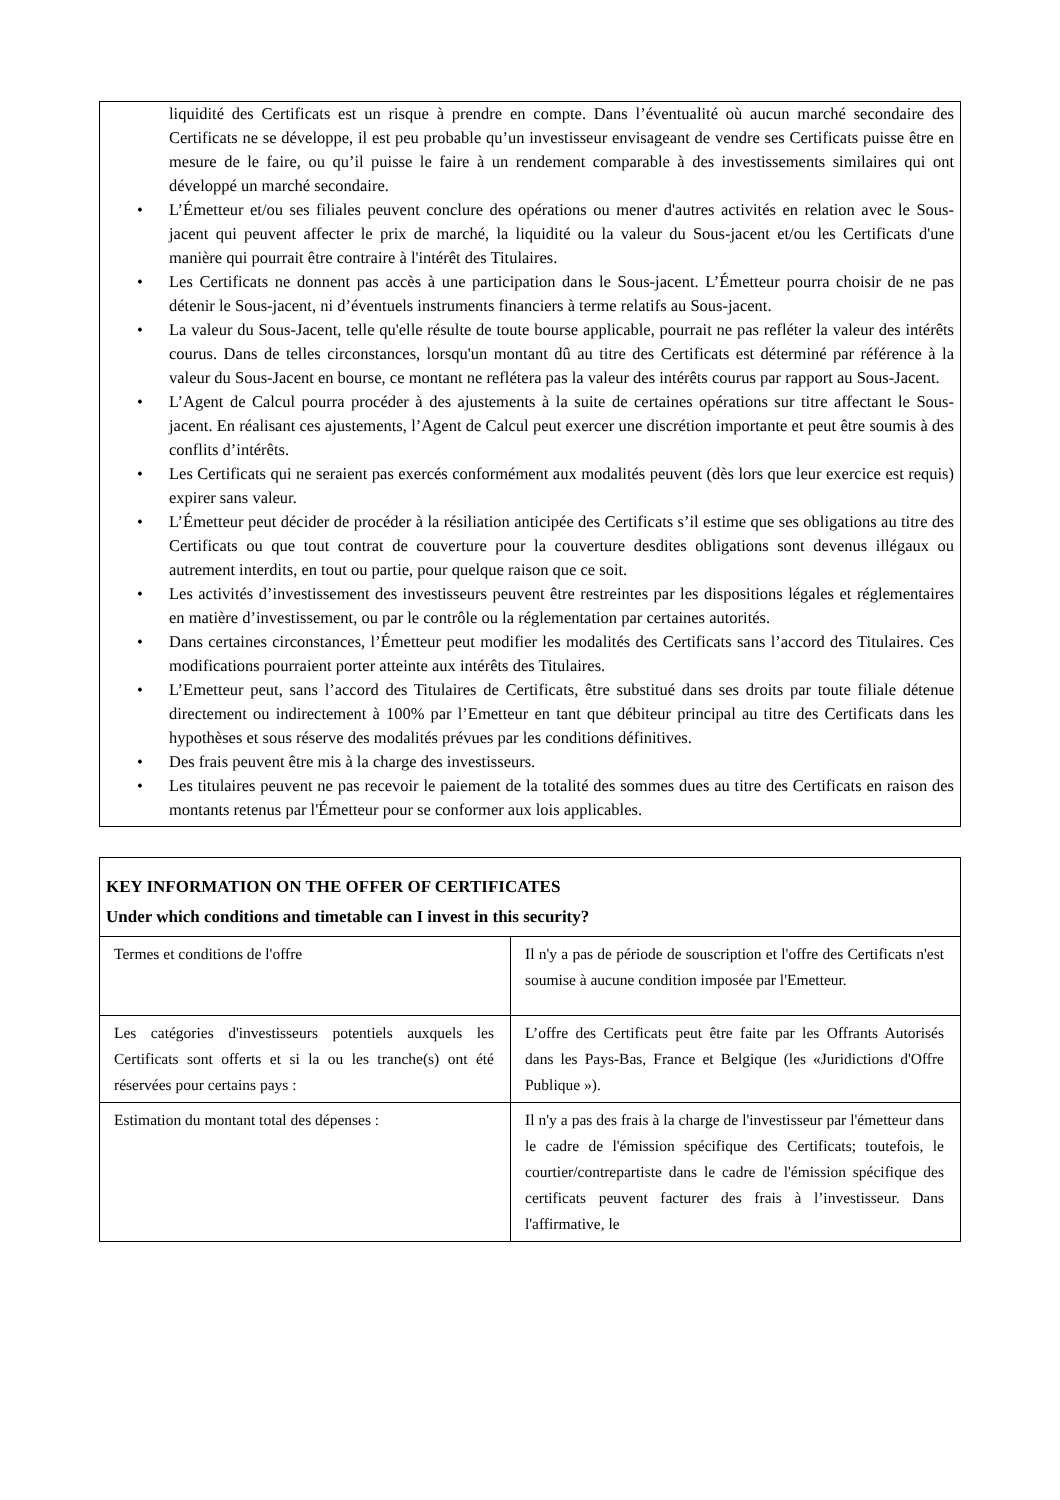liquidité des Certificats est un risque à prendre en compte. Dans l’éventualité où aucun marché secondaire des Certificats ne se développe, il est peu probable qu’un investisseur envisageant de vendre ses Certificats puisse être en mesure de le faire, ou qu’il puisse le faire à un rendement comparable à des investissements similaires qui ont développé un marché secondaire.
• L’Émetteur et/ou ses filiales peuvent conclure des opérations ou mener d'autres activités en relation avec le Sous-jacent qui peuvent affecter le prix de marché, la liquidité ou la valeur du Sous-jacent et/ou les Certificats d'une manière qui pourrait être contraire à l'intérêt des Titulaires.
• Les Certificats ne donnent pas accès à une participation dans le Sous-jacent. L’Émetteur pourra choisir de ne pas détenir le Sous-jacent, ni d’éventuels instruments financiers à terme relatifs au Sous-jacent.
• La valeur du Sous-Jacent, telle qu'elle résulte de toute bourse applicable, pourrait ne pas refléter la valeur des intérêts courus. Dans de telles circonstances, lorsqu'un montant dû au titre des Certificats est déterminé par référence à la valeur du Sous-Jacent en bourse, ce montant ne reflétera pas la valeur des intérêts courus par rapport au Sous-Jacent.
• L’Agent de Calcul pourra procéder à des ajustements à la suite de certaines opérations sur titre affectant le Sous-jacent. En réalisant ces ajustements, l’Agent de Calcul peut exercer une discrétion importante et peut être soumis à des conflits d’intérêts.
• Les Certificats qui ne seraient pas exercés conformément aux modalités peuvent (dès lors que leur exercice est requis) expirer sans valeur.
• L’Émetteur peut décider de procéder à la résiliation anticipée des Certificats s’il estime que ses obligations au titre des Certificats ou que tout contrat de couverture pour la couverture desdites obligations sont devenus illégaux ou autrement interdits, en tout ou partie, pour quelque raison que ce soit.
• Les activités d’investissement des investisseurs peuvent être restreintes par les dispositions légales et réglementaires en matière d’investissement, ou par le contrôle ou la réglementation par certaines autorités.
• Dans certaines circonstances, l’Émetteur peut modifier les modalités des Certificats sans l’accord des Titulaires. Ces modifications pourraient porter atteinte aux intérêts des Titulaires.
• L’Emetteur peut, sans l’accord des Titulaires de Certificats, être substitué dans ses droits par toute filiale détenue directement ou indirectement à 100% par l’Emetteur en tant que débiteur principal au titre des Certificats dans les hypothèses et sous réserve des modalités prévues par les conditions définitives.
• Des frais peuvent être mis à la charge des investisseurs.
• Les titulaires peuvent ne pas recevoir le paiement de la totalité des sommes dues au titre des Certificats en raison des montants retenus par l'Émetteur pour se conformer aux lois applicables.
| KEY INFORMATION ON THE OFFER OF CERTIFICATES Under which conditions and timetable can I invest in this security? | |
| Termes et conditions de l'offre | Il n'y a pas de période de souscription et l'offre des Certificats n'est soumise à aucune condition imposée par l'Emetteur. |
| Les catégories d'investisseurs potentiels auxquels les Certificats sont offerts et si la ou les tranche(s) ont été réservées pour certains pays : | L’offre des Certificats peut être faite par les Offrants Autorisés dans les Pays-Bas, France et Belgique (les «Juridictions d'Offre Publique »). |
| Estimation du montant total des dépenses : | Il n'y a pas des frais à la charge de l'investisseur par l'émetteur dans le cadre de l'émission spécifique des Certificats; toutefois, le courtier/contrepartiste dans le cadre de l'émission spécifique des certificats peuvent facturer des frais à l’investisseur. Dans l'affirmative, le |